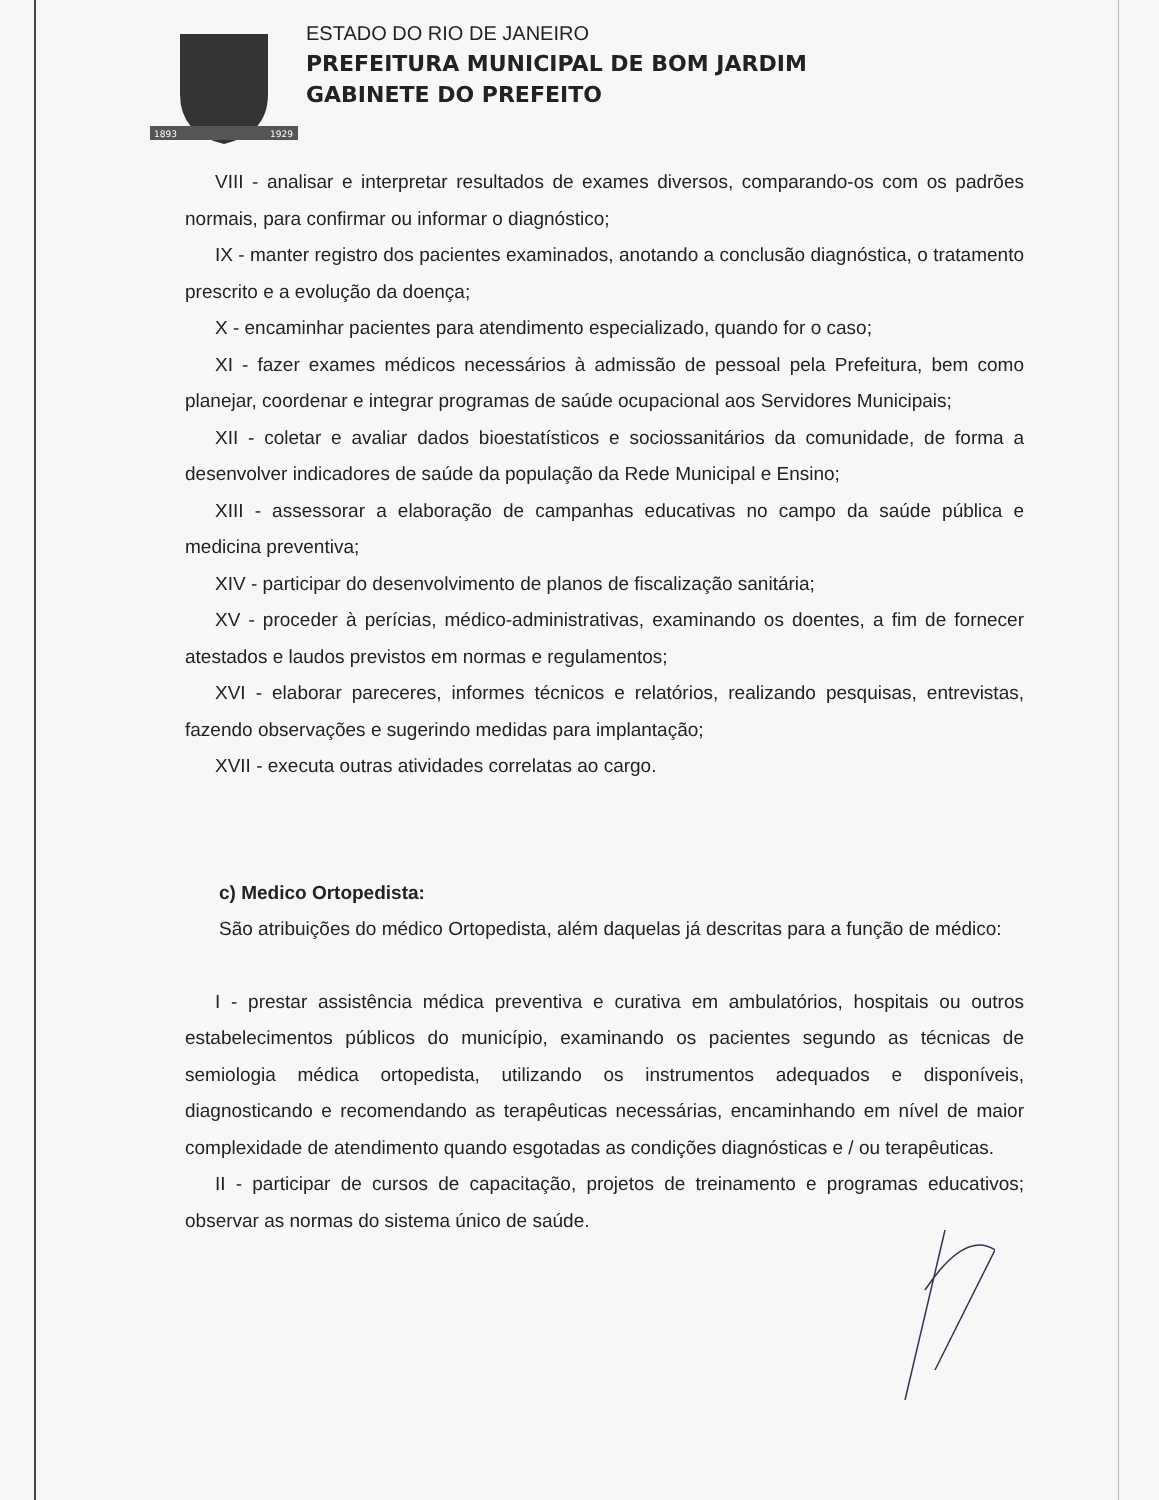1893
1929
ESTADO DO RIO DE JANEIRO
PREFEITURA MUNICIPAL DE BOM JARDIM
GABINETE DO PREFEITO
VIII - analisar e interpretar resultados de exames diversos, comparando-os com os padrões normais, para confirmar ou informar o diagnóstico;
IX - manter registro dos pacientes examinados, anotando a conclusão diagnóstica, o tratamento prescrito e a evolução da doença;
X - encaminhar pacientes para atendimento especializado, quando for o caso;
XI - fazer exames médicos necessários à admissão de pessoal pela Prefeitura, bem como planejar, coordenar e integrar programas de saúde ocupacional aos Servidores Municipais;
XII - coletar e avaliar dados bioestatísticos e sociossanitários da comunidade, de forma a desenvolver indicadores de saúde da população da Rede Municipal e Ensino;
XIII - assessorar a elaboração de campanhas educativas no campo da saúde pública e medicina preventiva;
XIV - participar do desenvolvimento de planos de fiscalização sanitária;
XV - proceder à perícias, médico-administrativas, examinando os doentes, a fim de fornecer atestados e laudos previstos em normas e regulamentos;
XVI - elaborar pareceres, informes técnicos e relatórios, realizando pesquisas, entrevistas, fazendo observações e sugerindo medidas para implantação;
XVII - executa outras atividades correlatas ao cargo.
c) Medico Ortopedista:
São atribuições do médico Ortopedista, além daquelas já descritas para a função de médico:
I - prestar assistência médica preventiva e curativa em ambulatórios, hospitais ou outros estabelecimentos públicos do município, examinando os pacientes segundo as técnicas de semiologia médica ortopedista, utilizando os instrumentos adequados e disponíveis, diagnosticando e recomendando as terapêuticas necessárias, encaminhando em nível de maior complexidade de atendimento quando esgotadas as condições diagnósticas e / ou terapêuticas.
II - participar de cursos de capacitação, projetos de treinamento e programas educativos; observar as normas do sistema único de saúde.